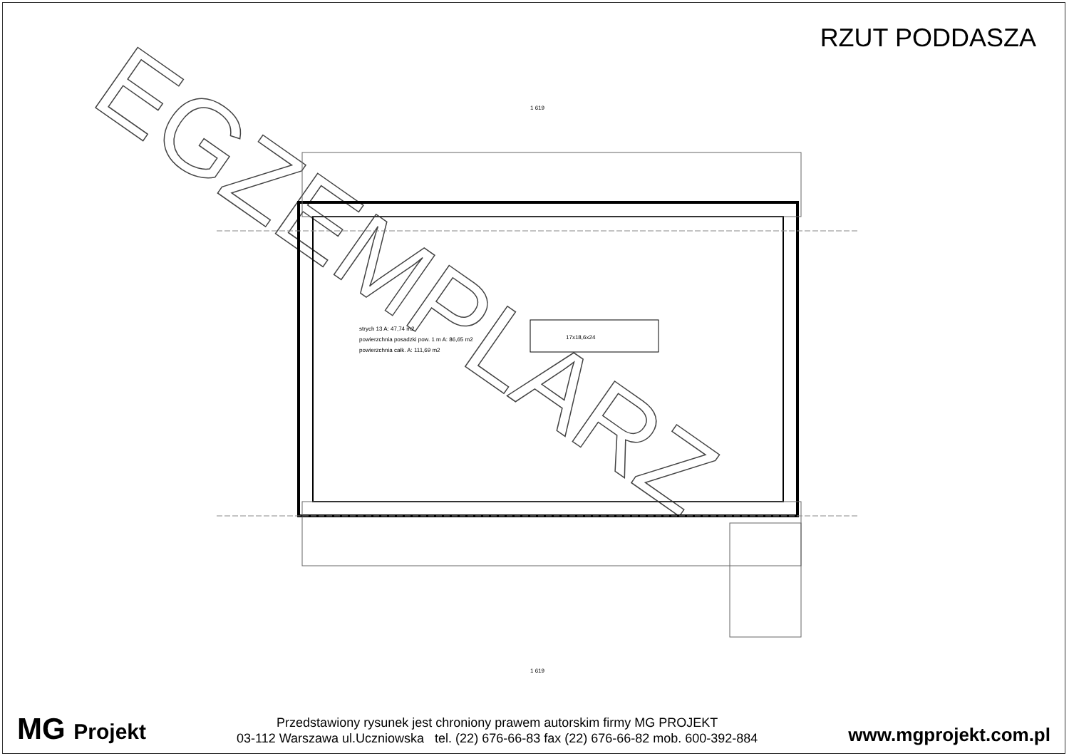RZUT PODDASZA
EGZEMPLARZ
17x18,6x24
strych 13 A: 47,74 m2
powierzchnia posadzki pow. 1 m A: 86,65 m2
powierzchnia całk. A: 111,69 m2
1 619
1 619
MG Projekt
Przedstawiony rysunek jest chroniony prawem autorskim firmy MG PROJEKT
03-112 Warszawa ul.Uczniowska tel. (22) 676-66-83 fax (22) 676-66-82 mob. 600-392-884
www.mgprojekt.com.pl